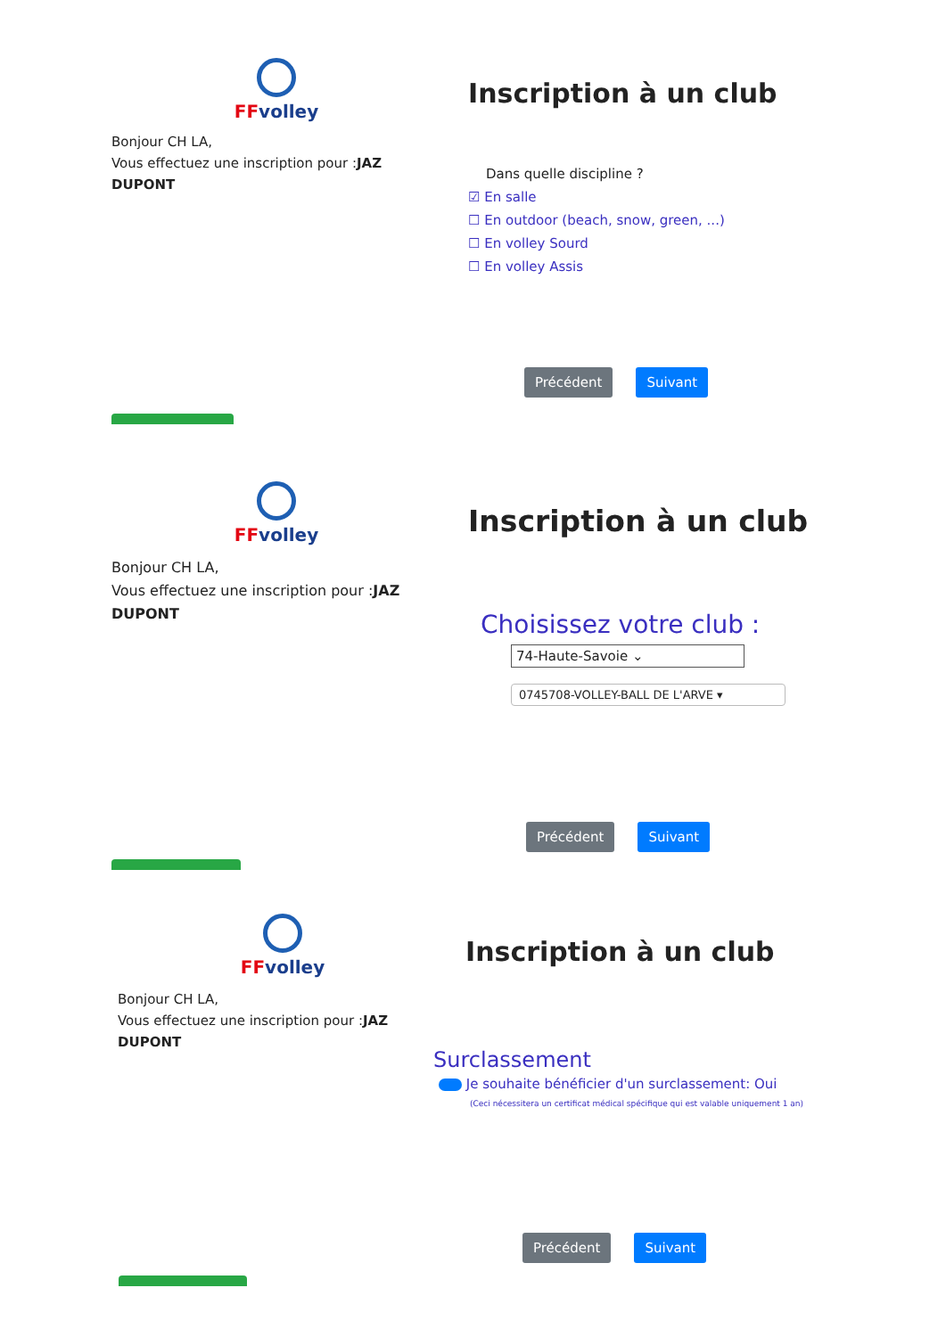FFvolley
Bonjour CH LA,
Vous effectuez une inscription pour :JAZ DUPONT
Inscription à un club
Dans quelle discipline ?
☑ En salle
☐ En outdoor (beach, snow, green, ...)
☐ En volley Sourd
☐ En volley Assis
Précédent Suivant
FFvolley
Bonjour CH LA,
Vous effectuez une inscription pour :JAZ DUPONT
Inscription à un club
Choisissez votre club :
74-Haute-Savoie ⌄
0745708-VOLLEY-BALL DE L'ARVE ▾
Précédent Suivant
FFvolley
Bonjour CH LA,
Vous effectuez une inscription pour :JAZ DUPONT
Inscription à un club
Surclassement
Je souhaite bénéficier d'un surclassement: Oui
(Ceci nécessitera un certificat médical spécifique qui est valable uniquement 1 an)
Précédent Suivant